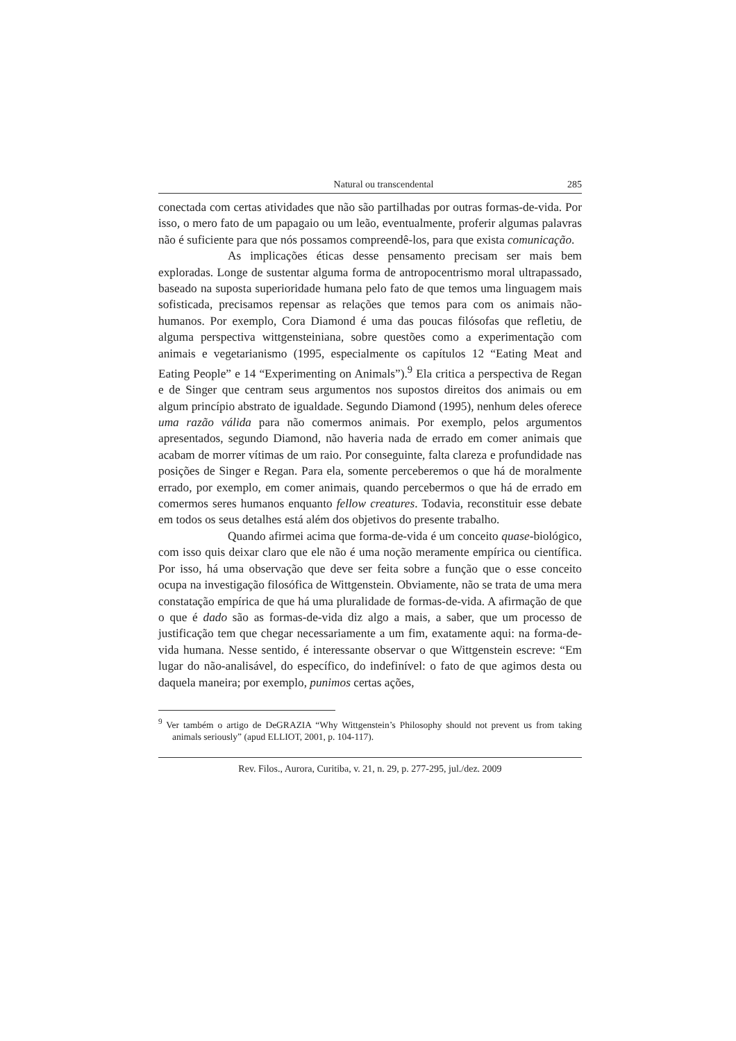Natural ou transcendental 285
conectada com certas atividades que não são partilhadas por outras formas-de-vida. Por isso, o mero fato de um papagaio ou um leão, eventualmente, proferir algumas palavras não é suficiente para que nós possamos compreendê-los, para que exista comunicação.
As implicações éticas desse pensamento precisam ser mais bem exploradas. Longe de sustentar alguma forma de antropocentrismo moral ultrapassado, baseado na suposta superioridade humana pelo fato de que temos uma linguagem mais sofisticada, precisamos repensar as relações que temos para com os animais não-humanos. Por exemplo, Cora Diamond é uma das poucas filósofas que refletiu, de alguma perspectiva wittgensteiniana, sobre questões como a experimentação com animais e vegetarianismo (1995, especialmente os capítulos 12 “Eating Meat and Eating People” e 14 “Experimenting on Animals”).<sup>9</sup> Ela critica a perspectiva de Regan e de Singer que centram seus argumentos nos supostos direitos dos animais ou em algum princípio abstrato de igualdade. Segundo Diamond (1995), nenhum deles oferece uma razão válida para não comermos animais. Por exemplo, pelos argumentos apresentados, segundo Diamond, não haveria nada de errado em comer animais que acabam de morrer vítimas de um raio. Por conseguinte, falta clareza e profundidade nas posições de Singer e Regan. Para ela, somente perceberemos o que há de moralmente errado, por exemplo, em comer animais, quando percebermos o que há de errado em comermos seres humanos enquanto fellow creatures. Todavia, reconstituir esse debate em todos os seus detalhes está além dos objetivos do presente trabalho.
Quando afirmei acima que forma-de-vida é um conceito quase-biológico, com isso quis deixar claro que ele não é uma noção meramente empírica ou científica. Por isso, há uma observação que deve ser feita sobre a função que o esse conceito ocupa na investigação filosófica de Wittgenstein. Obviamente, não se trata de uma mera constatação empírica de que há uma pluralidade de formas-de-vida. A afirmação de que o que é dado são as formas-de-vida diz algo a mais, a saber, que um processo de justificação tem que chegar necessariamente a um fim, exatamente aqui: na forma-de-vida humana. Nesse sentido, é interessante observar o que Wittgenstein escreve: “Em lugar do não-analisável, do específico, do indefinível: o fato de que agimos desta ou daquela maneira; por exemplo, punimos certas ações,
<sup>9</sup> Ver também o artigo de DeGRAZIA “Why Wittgenstein’s Philosophy should not prevent us from taking animals seriously” (apud ELLIOT, 2001, p. 104-117).
Rev. Filos., Aurora, Curitiba, v. 21, n. 29, p. 277-295, jul./dez. 2009